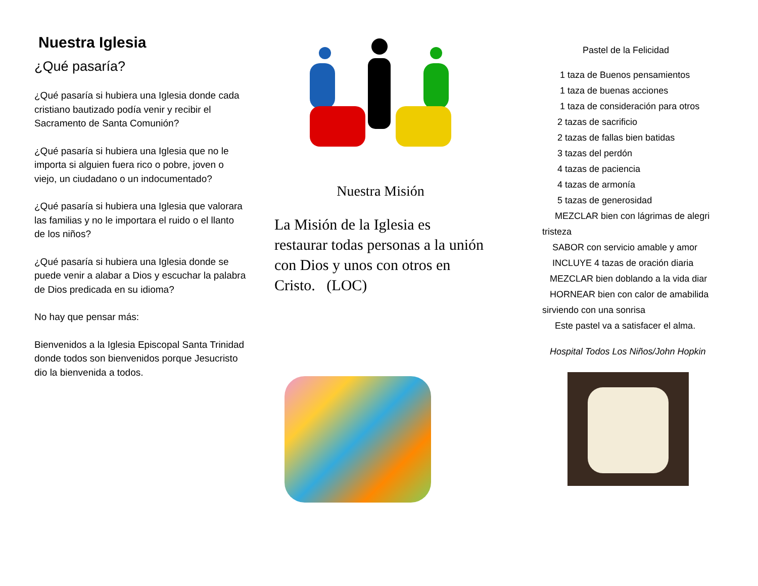Nuestra Iglesia
¿Qué pasaría?
¿Qué pasaría si hubiera una Iglesia donde cada cristiano bautizado podía venir y recibir el Sacramento de Santa Comunión?
¿Qué pasaría si hubiera una Iglesia que no le importa si alguien fuera rico o pobre, joven o viejo, un ciudadano o un indocumentado?
¿Qué pasaría si hubiera una Iglesia que valorara las familias y no le importara el ruido o el llanto de los niños?
¿Qué pasaría si hubiera una Iglesia donde se puede venir a alabar a Dios y escuchar la palabra de Dios predicada en su idioma?
No hay que pensar más:
Bienvenidos a la Iglesia Episcopal Santa Trinidad donde todos son bienvenidos porque Jesucristo dio la bienvenida a todos.
Nuestra Misión
La Misión de la Iglesia es restaurar todas personas a la unión con Dios y unos con otros en Cristo. (LOC)
Pastel de la Felicidad
1 taza de Buenos pensamientos
1 taza de buenas acciones
1 taza de consideración para otros
2 tazas de sacrificio
2 tazas de fallas bien batidas
3 tazas del perdón
4 tazas de paciencia
4 tazas de armonía
5 tazas de generosidad
MEZCLAR bien con lágrimas de alegri
tristeza
SABOR con servicio amable y amor
INCLUYE 4 tazas de oración diaria
MEZCLAR bien doblando a la vida diar
HORNEAR bien con calor de amabilida
sirviendo con una sonrisa
Este pastel va a satisfacer el alma.
Hospital Todos Los Niños/John Hopkin